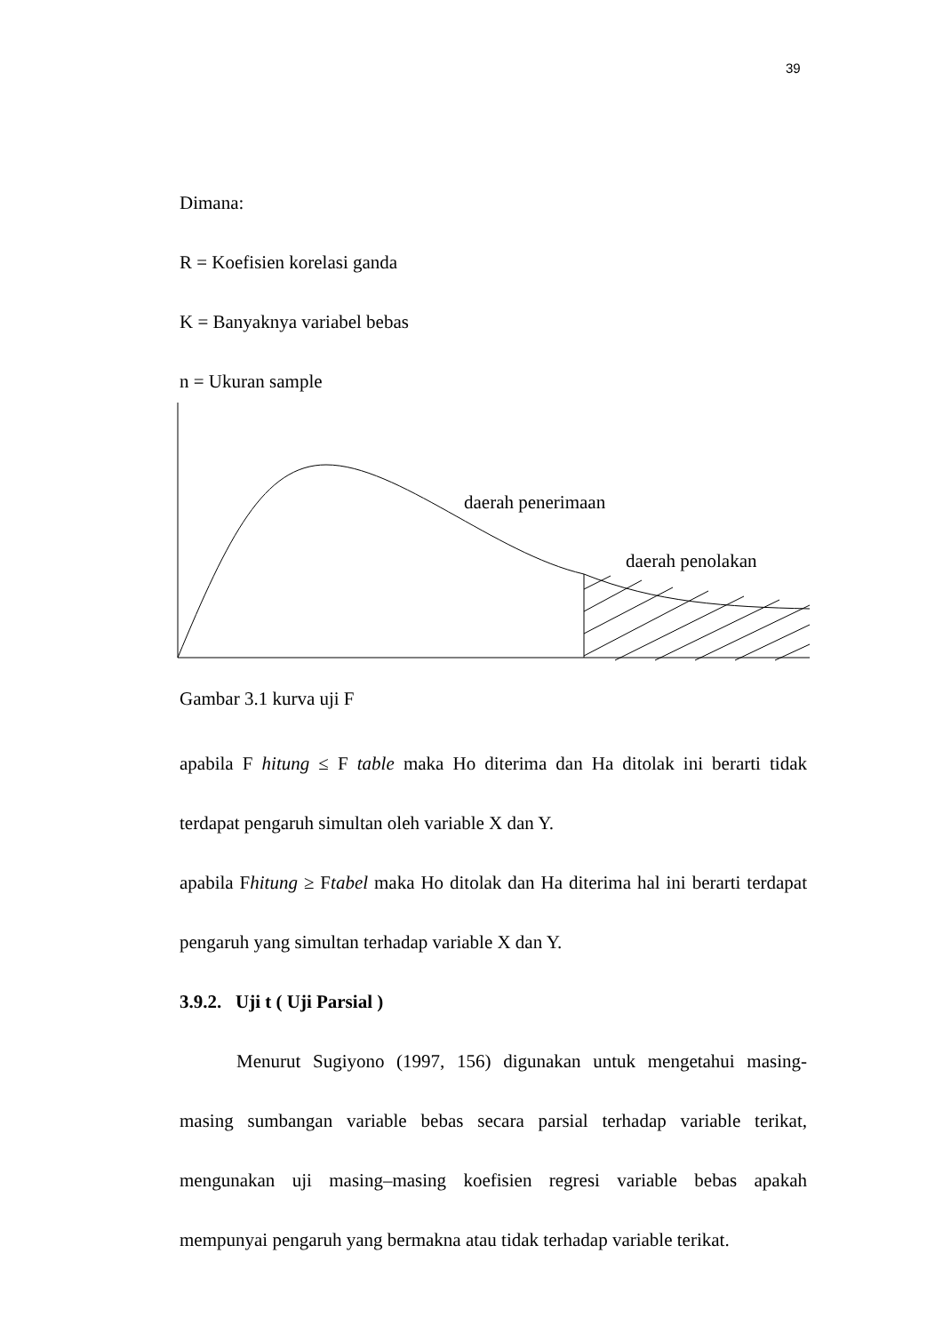39
Dimana:
R = Koefisien korelasi ganda
K = Banyaknya variabel bebas
n = Ukuran sample
daerah penerimaan
daerah penolakan
Gambar 3.1 kurva uji F
apabila F hitung ≤ F table maka Ho diterima dan Ha ditolak ini berarti tidak terdapat pengaruh simultan oleh variable X dan Y.
apabila Fhitung ≥ Ftabel maka Ho ditolak dan Ha diterima hal ini berarti terdapat pengaruh yang simultan terhadap variable X dan Y.
3.9.2. Uji t ( Uji Parsial )
Menurut Sugiyono (1997, 156) digunakan untuk mengetahui masing-masing sumbangan variable bebas secara parsial terhadap variable terikat, mengunakan uji masing–masing koefisien regresi variable bebas apakah mempunyai pengaruh yang bermakna atau tidak terhadap variable terikat.